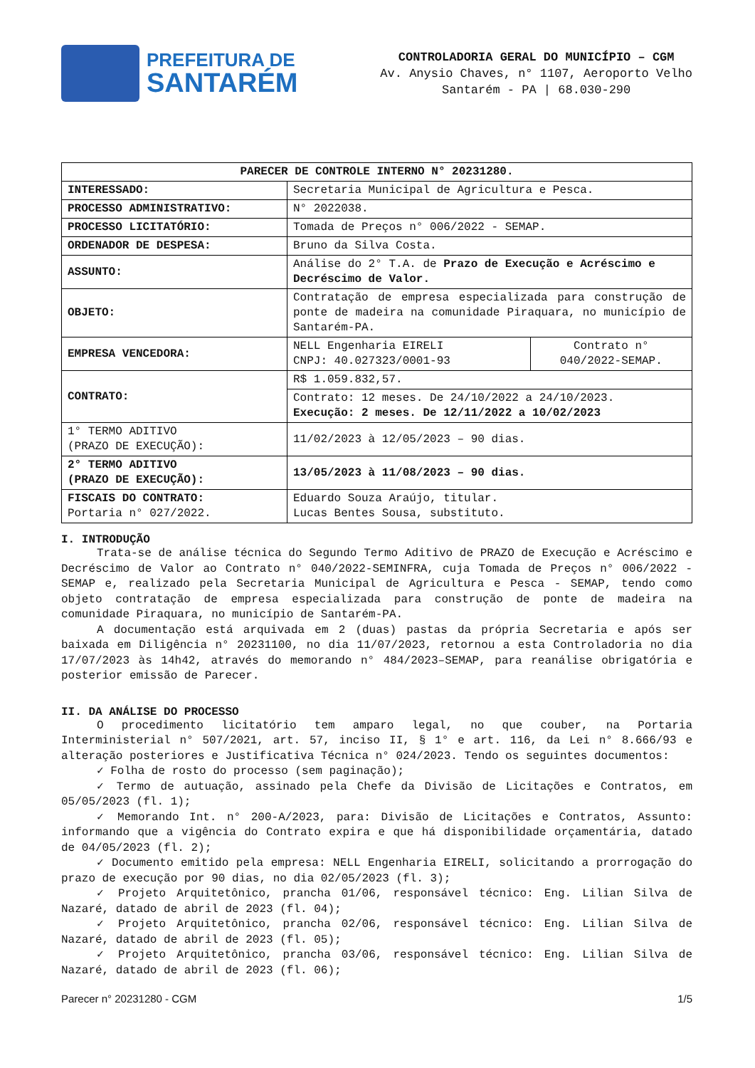PREFEITURA DE
SANTARÉM
CONTROLADORIA GERAL DO MUNICÍPIO – CGM
Av. Anysio Chaves, n° 1107, Aeroporto Velho
Santarém - PA | 68.030-290
| PARECER DE CONTROLE INTERNO N° 20231280. | | |
| --- | --- | --- |
| INTERESSADO: | Secretaria Municipal de Agricultura e Pesca. | |
| PROCESSO ADMINISTRATIVO: | N° 2022038. | |
| PROCESSO LICITATÓRIO: | Tomada de Preços n° 006/2022 - SEMAP. | |
| ORDENADOR DE DESPESA: | Bruno da Silva Costa. | |
| ASSUNTO: | Análise do 2° T.A. de Prazo de Execução e Acréscimo e Decréscimo de Valor. | |
| OBJETO: | Contratação de empresa especializada para construção de ponte de madeira na comunidade Piraquara, no município de Santarém-PA. | |
| EMPRESA VENCEDORA: | NELL Engenharia EIRELI CNPJ: 40.027323/0001-93 | Contrato n° 040/2022-SEMAP. |
| CONTRATO: | R$ 1.059.832,57. | |
| | Contrato: 12 meses. De 24/10/2022 a 24/10/2023. Execução: 2 meses. De 12/11/2022 a 10/02/2023 | |
| 1° TERMO ADITIVO (PRAZO DE EXECUÇÃO): | 11/02/2023 à 12/05/2023 – 90 dias. | |
| 2° TERMO ADITIVO (PRAZO DE EXECUÇÃO): | 13/05/2023 à 11/08/2023 – 90 dias. | |
| FISCAIS DO CONTRATO: Portaria n° 027/2022. | Eduardo Souza Araújo, titular. Lucas Bentes Sousa, substituto. | |
I. INTRODUÇÃO
Trata-se de análise técnica do Segundo Termo Aditivo de PRAZO de Execução e Acréscimo e Decréscimo de Valor ao Contrato n° 040/2022-SEMINFRA, cuja Tomada de Preços n° 006/2022 - SEMAP e, realizado pela Secretaria Municipal de Agricultura e Pesca - SEMAP, tendo como objeto contratação de empresa especializada para construção de ponte de madeira na comunidade Piraquara, no município de Santarém-PA.
A documentação está arquivada em 2 (duas) pastas da própria Secretaria e após ser baixada em Diligência n° 20231100, no dia 11/07/2023, retornou a esta Controladoria no dia 17/07/2023 às 14h42, através do memorando n° 484/2023–SEMAP, para reanálise obrigatória e posterior emissão de Parecer.
II. DA ANÁLISE DO PROCESSO
O procedimento licitatório tem amparo legal, no que couber, na Portaria Interministerial n° 507/2021, art. 57, inciso II, § 1° e art. 116, da Lei n° 8.666/93 e alteração posteriores e Justificativa Técnica n° 024/2023. Tendo os seguintes documentos:
✓ Folha de rosto do processo (sem paginação);
✓ Termo de autuação, assinado pela Chefe da Divisão de Licitações e Contratos, em 05/05/2023 (fl. 1);
✓ Memorando Int. n° 200-A/2023, para: Divisão de Licitações e Contratos, Assunto: informando que a vigência do Contrato expira e que há disponibilidade orçamentária, datado de 04/05/2023 (fl. 2);
✓ Documento emitido pela empresa: NELL Engenharia EIRELI, solicitando a prorrogação do prazo de execução por 90 dias, no dia 02/05/2023 (fl. 3);
✓ Projeto Arquitetônico, prancha 01/06, responsável técnico: Eng. Lilian Silva de Nazaré, datado de abril de 2023 (fl. 04);
✓ Projeto Arquitetônico, prancha 02/06, responsável técnico: Eng. Lilian Silva de Nazaré, datado de abril de 2023 (fl. 05);
✓ Projeto Arquitetônico, prancha 03/06, responsável técnico: Eng. Lilian Silva de Nazaré, datado de abril de 2023 (fl. 06);
Parecer n° 20231280 - CGM 1/5